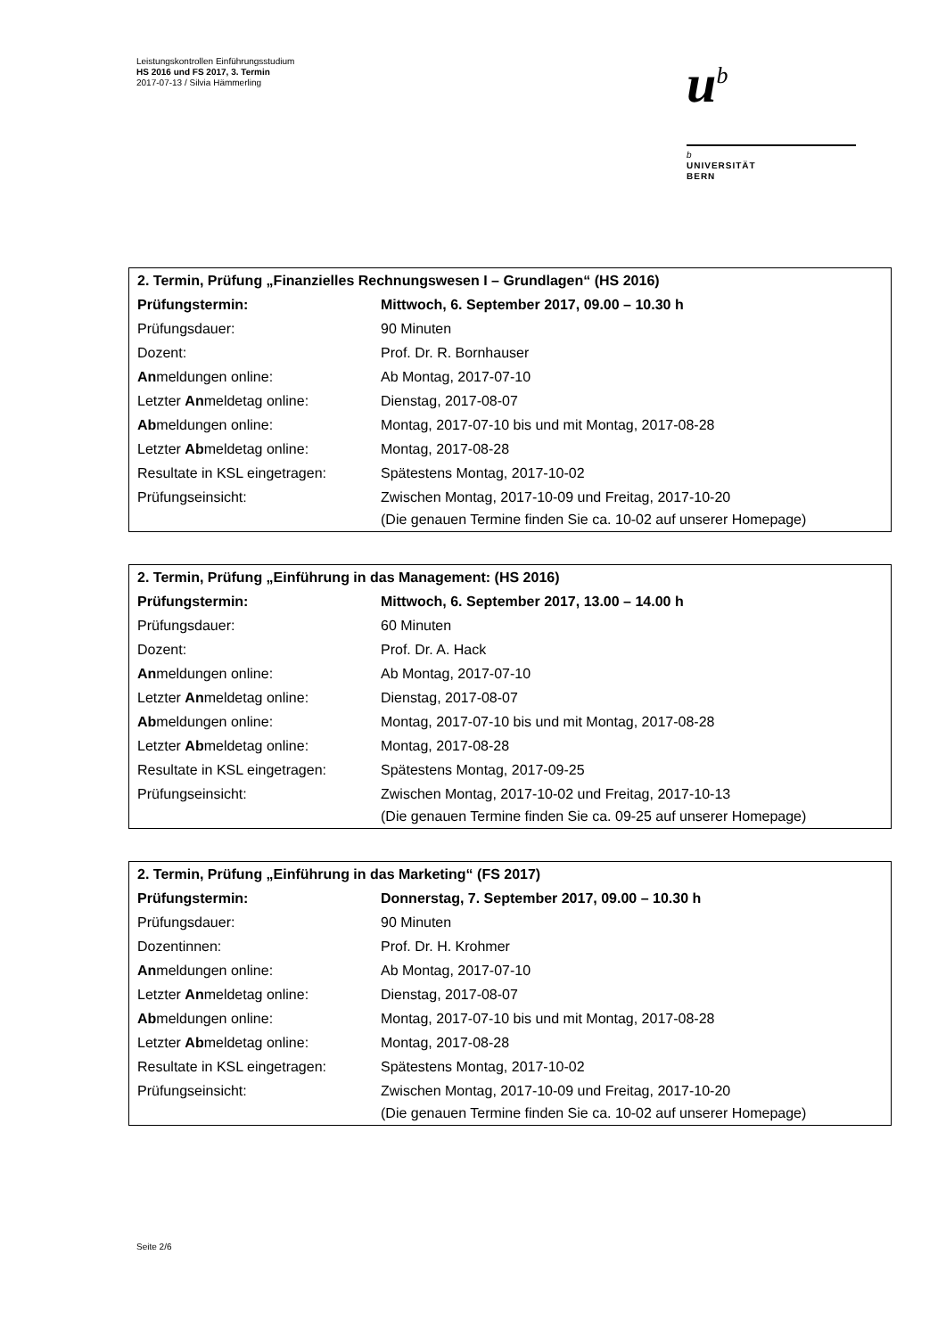Leistungskontrollen Einführungsstudium
HS 2016 und FS 2017, 3. Termin
2017-07-13 / Silvia Hämmerling
u<sup>b</sup>
b
UNIVERSITÄT
BERN
| 2. Termin, Prüfung „Finanzielles Rechnungswesen I – Grundlagen“ (HS 2016) | |
| Prüfungstermin: | Mittwoch, 6. September 2017, 09.00 – 10.30 h |
| Prüfungsdauer: | 90 Minuten |
| Dozent: | Prof. Dr. R. Bornhauser |
| An meldungen online: | Ab Montag, 2017-07-10 |
| Letzter An meldetag online: | Dienstag, 2017-08-07 |
| Ab meldungen online: | Montag, 2017-07-10 bis und mit Montag, 2017-08-28 |
| Letzter Ab meldetag online: | Montag, 2017-08-28 |
| Resultate in KSL eingetragen: | Spätestens Montag, 2017-10-02 |
| Prüfungseinsicht: | Zwischen Montag, 2017-10-09 und Freitag, 2017-10-20 (Die genauen Termine finden Sie ca. 10-02 auf unserer Homepage) |
| 2. Termin, Prüfung „Einführung in das Management: (HS 2016) | |
| Prüfungstermin: | Mittwoch, 6. September 2017, 13.00 – 14.00 h |
| Prüfungsdauer: | 60 Minuten |
| Dozent: | Prof. Dr. A. Hack |
| An meldungen online: | Ab Montag, 2017-07-10 |
| Letzter An meldetag online: | Dienstag, 2017-08-07 |
| Ab meldungen online: | Montag, 2017-07-10 bis und mit Montag, 2017-08-28 |
| Letzter Ab meldetag online: | Montag, 2017-08-28 |
| Resultate in KSL eingetragen: | Spätestens Montag, 2017-09-25 |
| Prüfungseinsicht: | Zwischen Montag, 2017-10-02 und Freitag, 2017-10-13 (Die genauen Termine finden Sie ca. 09-25 auf unserer Homepage) |
| 2. Termin, Prüfung „Einführung in das Marketing“ (FS 2017) | |
| Prüfungstermin: | Donnerstag, 7. September 2017, 09.00 – 10.30 h |
| Prüfungsdauer: | 90 Minuten |
| Dozentinnen: | Prof. Dr. H. Krohmer |
| An meldungen online: | Ab Montag, 2017-07-10 |
| Letzter An meldetag online: | Dienstag, 2017-08-07 |
| Ab meldungen online: | Montag, 2017-07-10 bis und mit Montag, 2017-08-28 |
| Letzter Ab meldetag online: | Montag, 2017-08-28 |
| Resultate in KSL eingetragen: | Spätestens Montag, 2017-10-02 |
| Prüfungseinsicht: | Zwischen Montag, 2017-10-09 und Freitag, 2017-10-20 (Die genauen Termine finden Sie ca. 10-02 auf unserer Homepage) |
Seite 2/6